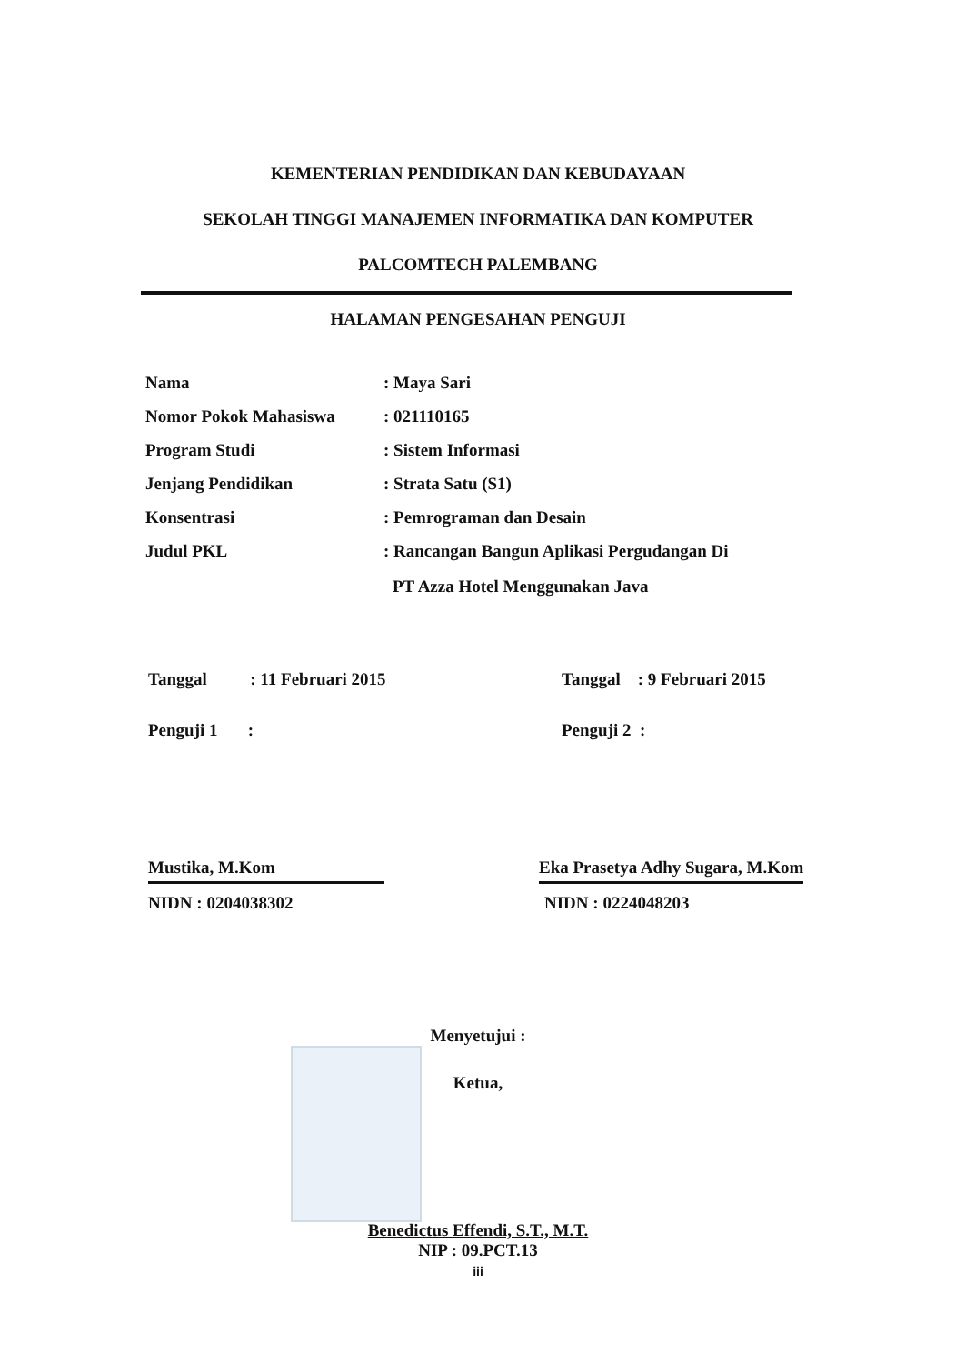KEMENTERIAN PENDIDIKAN DAN KEBUDAYAAN
SEKOLAH TINGGI MANAJEMEN INFORMATIKA DAN KOMPUTER
PALCOMTECH PALEMBANG
HALAMAN PENGESAHAN PENGUJI
Nama: Maya Sari
Nomor Pokok Mahasiswa: 021110165
Program Studi: Sistem Informasi
Jenjang Pendidikan: Strata Satu (S1)
Konsentrasi: Pemrograman dan Desain
Judul PKL: Rancangan Bangun Aplikasi Pergudangan Di
PT Azza Hotel Menggunakan Java
Tanggal : 11 Februari 2015
Penguji 1 :
Mustika, M.Kom
NIDN : 0204038302
Tanggal : 9 Februari 2015
Penguji 2 :
Eka Prasetya Adhy Sugara, M.Kom
NIDN : 0224048203
Menyetujui :
Ketua,
Benedictus Effendi, S.T., M.T.
NIP : 09.PCT.13
iii